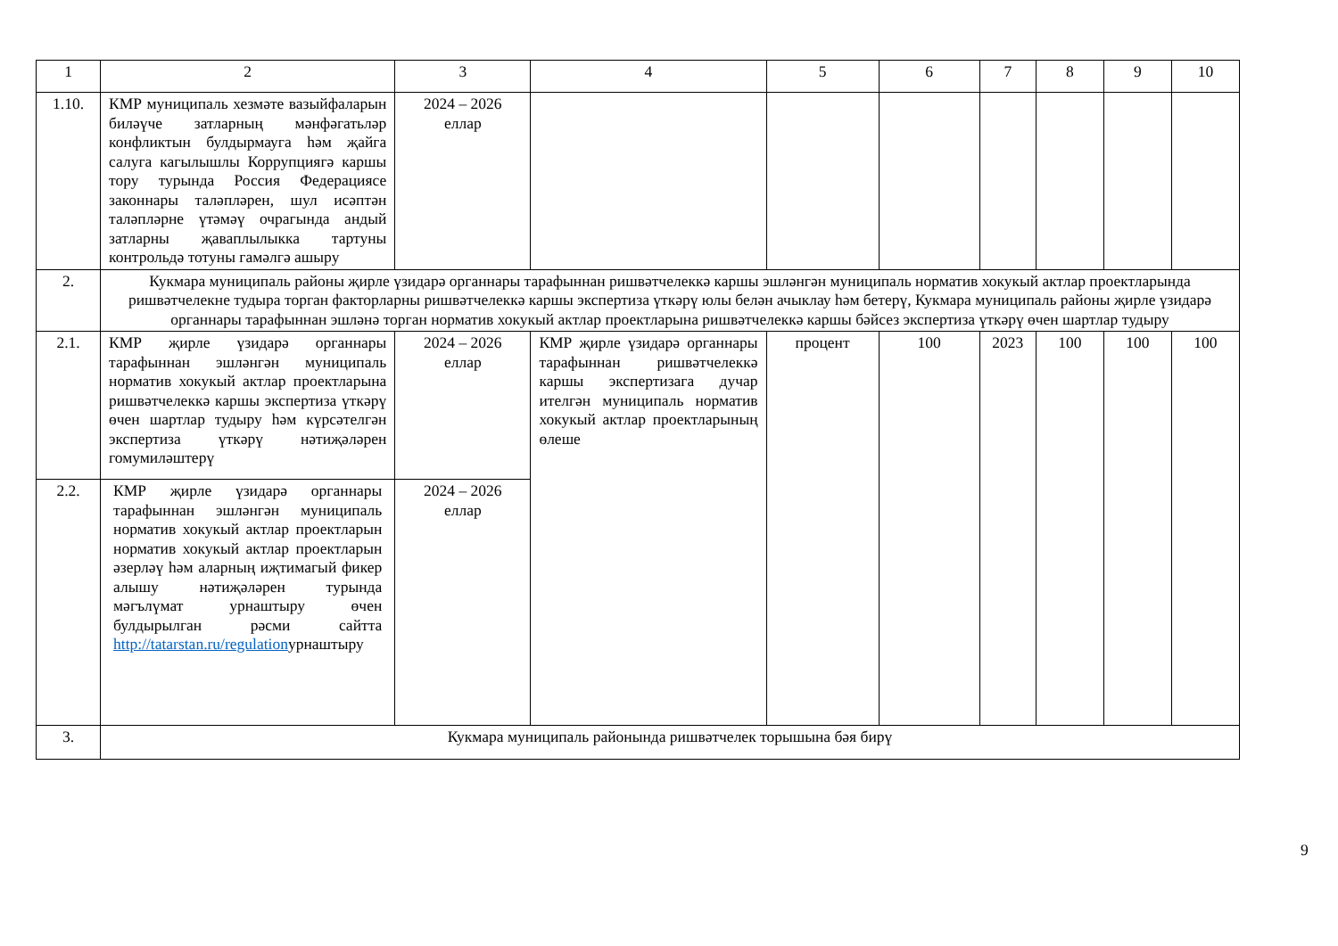| 1 | 2 | 3 | 4 | 5 | 6 | 7 | 8 | 9 | 10 |
| 1.10. | КМР муниципаль хезмәте вазыйфаларын биләүче затларның мәнфәгатьләр конфликтын булдырмауга һәм җайга салуга кагылышлы Коррупциягә каршы тору турында Россия Федерациясе законнары таләпләрен, шул исәптән таләпләрне үтәмәү очрагында андый затларны җаваплылыкка тартуны контрольдә тотуны гамәлгә ашыру | 2024 – 2026 еллар | | | | | | | |
| 2. | Кукмара муниципаль районы җирле үзидарә органнары тарафыннан ришвәтчелеккә каршы эшләнгән муниципаль норматив хокукый актлар проектларында ришвәтчелекне тудыра торган факторларны ришвәтчелеккә каршы экспертиза үткәрү юлы белән ачыклау һәм бетерү, Кукмара муниципаль районы җирле үзидарә органнары тарафыннан эшләнә торган норматив хокукый актлар проектларына ришвәтчелеккә каршы бәйсез экспертиза үткәрү өчен шартлар тудыру | | | | | | | | |
| 2.1. | КМР җирле үзидарә органнары тарафыннан эшләнгән муниципаль норматив хокукый актлар проектларына ришвәтчелеккә каршы экспертиза үткәрү өчен шартлар тудыру һәм күрсәтелгән экспертиза үткәрү нәтиҗәләрен гомумиләштерү | 2024 – 2026 еллар | КМР җирле үзидарә органнары тарафыннан ришвәтчелеккә каршы экспертизага дучар ителгән муниципаль норматив хокукый актлар проектларының өлеше | процент | 100 | 2023 | 100 | 100 | 100 |
| 2.2. | КМР җирле үзидарә органнары тарафыннан эшләнгән муниципаль норматив хокукый актлар проектларын норматив хокукый актлар проектларын әзерләү һәм аларның иҗтимагый фикер алышу нәтиҗәләрен турында мәгълүмат урнаштыру өчен булдырылган рәсми сайтта http://tatarstan.ru/regulation урнаштыру | 2024 – 2026 еллар | | | | | | | |
| 3. | Кукмара муниципаль районында ришвәтчелек торышына бәя бирү | | | | | | | | |
9